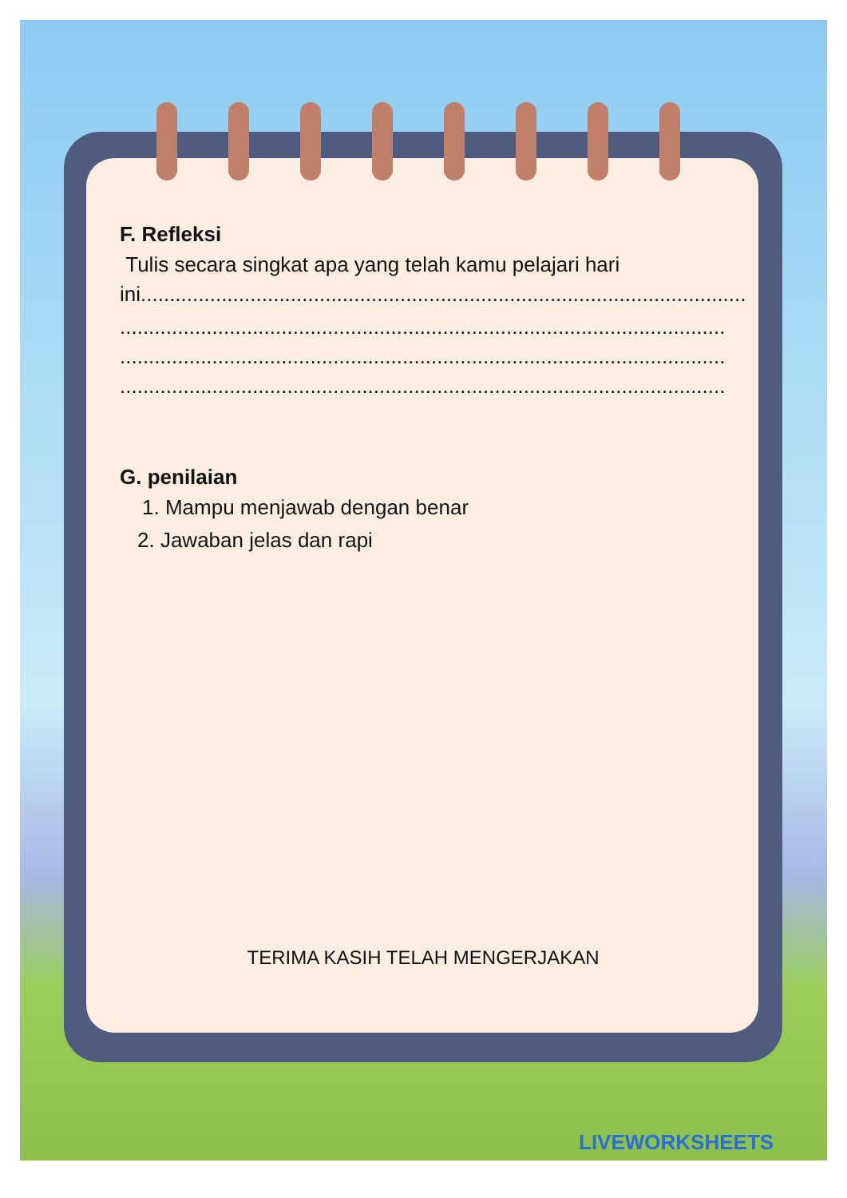F. Refleksi
Tulis secara singkat apa yang telah kamu pelajari hari ini.........................................................................................................
.......................................................................................................................................
.......................................................................................................................................
.......................................................................................................................................
G. penilaian
1. Mampu menjawab dengan benar
2. Jawaban jelas dan rapi
TERIMA KASIH TELAH MENGERJAKAN
LIVEWORKSHEETS